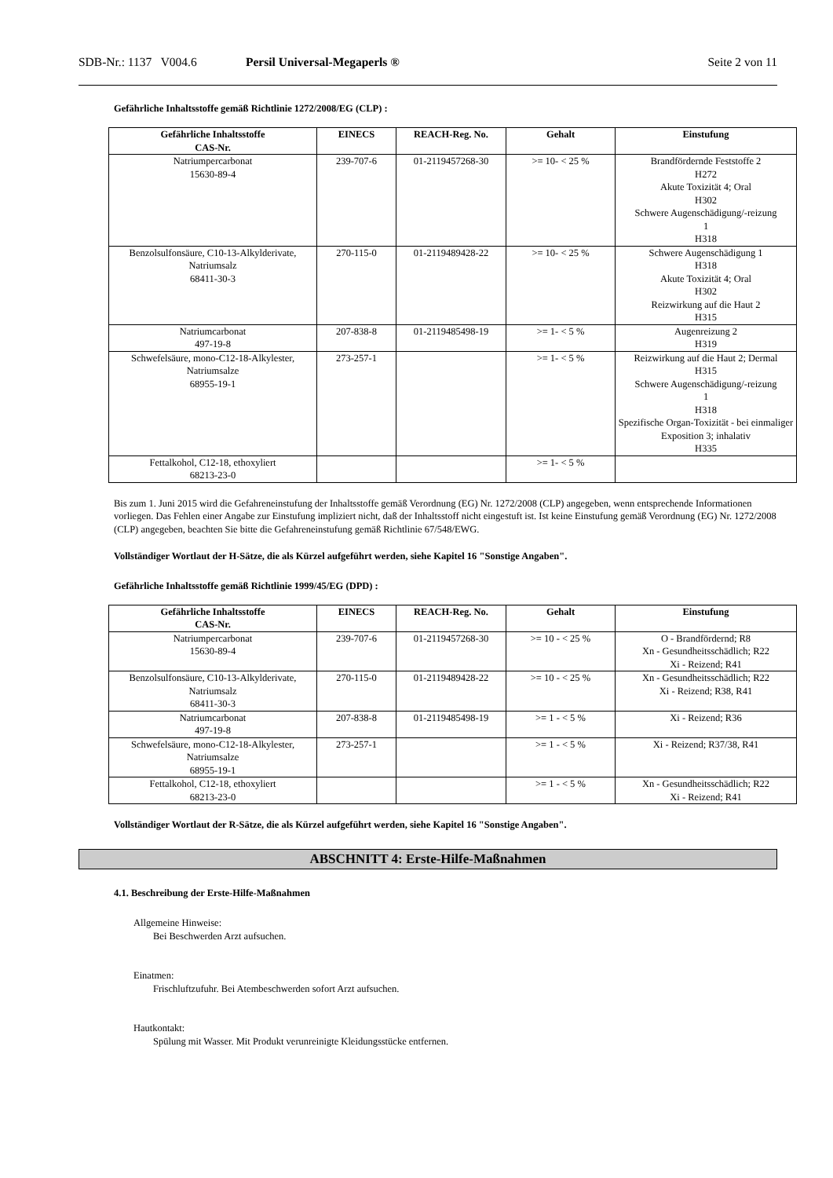SDB-Nr.: 1137 V004.6 Persil Universal-Megaperls ® Seite 2 von 11
Gefährliche Inhaltsstoffe gemäß Richtlinie 1272/2008/EG (CLP) :
| Gefährliche Inhaltsstoffe CAS-Nr. | EINECS | REACH-Reg. No. | Gehalt | Einstufung |
| --- | --- | --- | --- | --- |
| Natriumpercarbonat 15630-89-4 | 239-707-6 | 01-2119457268-30 | >= 10- < 25 % | Brandfördernde Feststoffe 2 H272 Akute Toxizität 4; Oral H302 Schwere Augenschädigung/-reizung 1 H318 |
| Benzolsulfonsäure, C10-13-Alkylderivate, Natriumsalz 68411-30-3 | 270-115-0 | 01-2119489428-22 | >= 10- < 25 % | Schwere Augenschädigung 1 H318 Akute Toxizität 4; Oral H302 Reizwirkung auf die Haut 2 H315 |
| Natriumcarbonat 497-19-8 | 207-838-8 | 01-2119485498-19 | >= 1- < 5 % | Augenreizung 2 H319 |
| Schwefelsäure, mono-C12-18-Alkylester, Natriumsalze 68955-19-1 | 273-257-1 | | >= 1- < 5 % | Reizwirkung auf die Haut 2; Dermal H315 Schwere Augenschädigung/-reizung 1 H318 Spezifische Organ-Toxizität - bei einmaliger Exposition 3; inhalativ H335 |
| Fettalkohol, C12-18, ethoxyliert 68213-23-0 | | | >= 1- < 5 % | |
Bis zum 1. Juni 2015 wird die Gefahreneinstufung der Inhaltsstoffe gemäß Verordnung (EG) Nr. 1272/2008 (CLP) angegeben, wenn entsprechende Informationen vorliegen. Das Fehlen einer Angabe zur Einstufung impliziert nicht, daß der Inhaltsstoff nicht eingestuft ist. Ist keine Einstufung gemäß Verordnung (EG) Nr. 1272/2008 (CLP) angegeben, beachten Sie bitte die Gefahreneinstufung gemäß Richtlinie 67/548/EWG.
Vollständiger Wortlaut der H-Sätze, die als Kürzel aufgeführt werden, siehe Kapitel 16 "Sonstige Angaben".
Gefährliche Inhaltsstoffe gemäß Richtlinie 1999/45/EG (DPD) :
| Gefährliche Inhaltsstoffe CAS-Nr. | EINECS | REACH-Reg. No. | Gehalt | Einstufung |
| --- | --- | --- | --- | --- |
| Natriumpercarbonat 15630-89-4 | 239-707-6 | 01-2119457268-30 | >= 10 - < 25 % | O - Brandfördernd; R8 Xn - Gesundheitsschädlich; R22 Xi - Reizend; R41 |
| Benzolsulfonsäure, C10-13-Alkylderivate, Natriumsalz 68411-30-3 | 270-115-0 | 01-2119489428-22 | >= 10 - < 25 % | Xn - Gesundheitsschädlich; R22 Xi - Reizend; R38, R41 |
| Natriumcarbonat 497-19-8 | 207-838-8 | 01-2119485498-19 | >= 1 - < 5 % | Xi - Reizend; R36 |
| Schwefelsäure, mono-C12-18-Alkylester, Natriumsalze 68955-19-1 | 273-257-1 | | >= 1 - < 5 % | Xi - Reizend; R37/38, R41 |
| Fettalkohol, C12-18, ethoxyliert 68213-23-0 | | | >= 1 - < 5 % | Xn - Gesundheitsschädlich; R22 Xi - Reizend; R41 |
Vollständiger Wortlaut der R-Sätze, die als Kürzel aufgeführt werden, siehe Kapitel 16 "Sonstige Angaben".
ABSCHNITT 4: Erste-Hilfe-Maßnahmen
4.1. Beschreibung der Erste-Hilfe-Maßnahmen
Allgemeine Hinweise:
Bei Beschwerden Arzt aufsuchen.
Einatmen:
Frischluftzufuhr. Bei Atembeschwerden sofort Arzt aufsuchen.
Hautkontakt:
Spülung mit Wasser. Mit Produkt verunreinigte Kleidungsstücke entfernen.